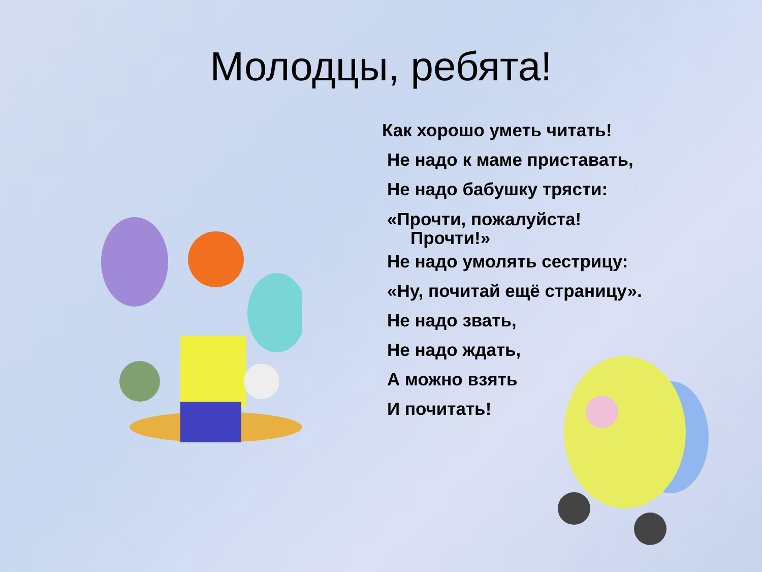Молодцы, ребята!
Как хорошо уметь читать!
Не надо к маме приставать,
Не надо бабушку трясти:
«Прочти, пожалуйста!
Прочти!»
Не надо умолять сестрицу:
«Ну, почитай ещё страницу».
Не надо звать,
Не надо ждать,
А можно взять
И почитать!